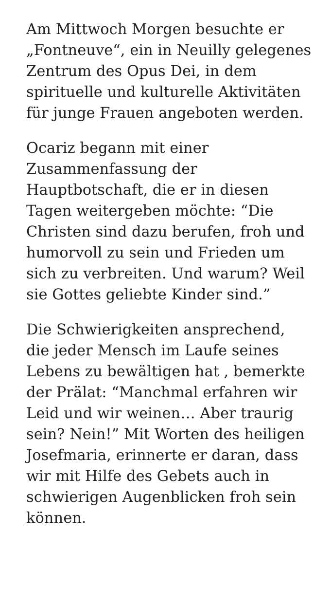Am Mittwoch Morgen besuchte er „Fontneuve“, ein in Neuilly gelegenes Zentrum des Opus Dei, in dem spirituelle und kulturelle Aktivitäten für junge Frauen angeboten werden.
Ocariz begann mit einer Zusammenfassung der Hauptbotschaft, die er in diesen Tagen weitergeben möchte: “Die Christen sind dazu berufen, froh und humorvoll zu sein und Frieden um sich zu verbreiten. Und warum? Weil sie Gottes geliebte Kinder sind.”
Die Schwierigkeiten ansprechend, die jeder Mensch im Laufe seines Lebens zu bewältigen hat , bemerkte der Prälat: “Manchmal erfahren wir Leid und wir weinen… Aber traurig sein? Nein!” Mit Worten des heiligen Josefmaria, erinnerte er daran, dass wir mit Hilfe des Gebets auch in schwierigen Augenblicken froh sein können.